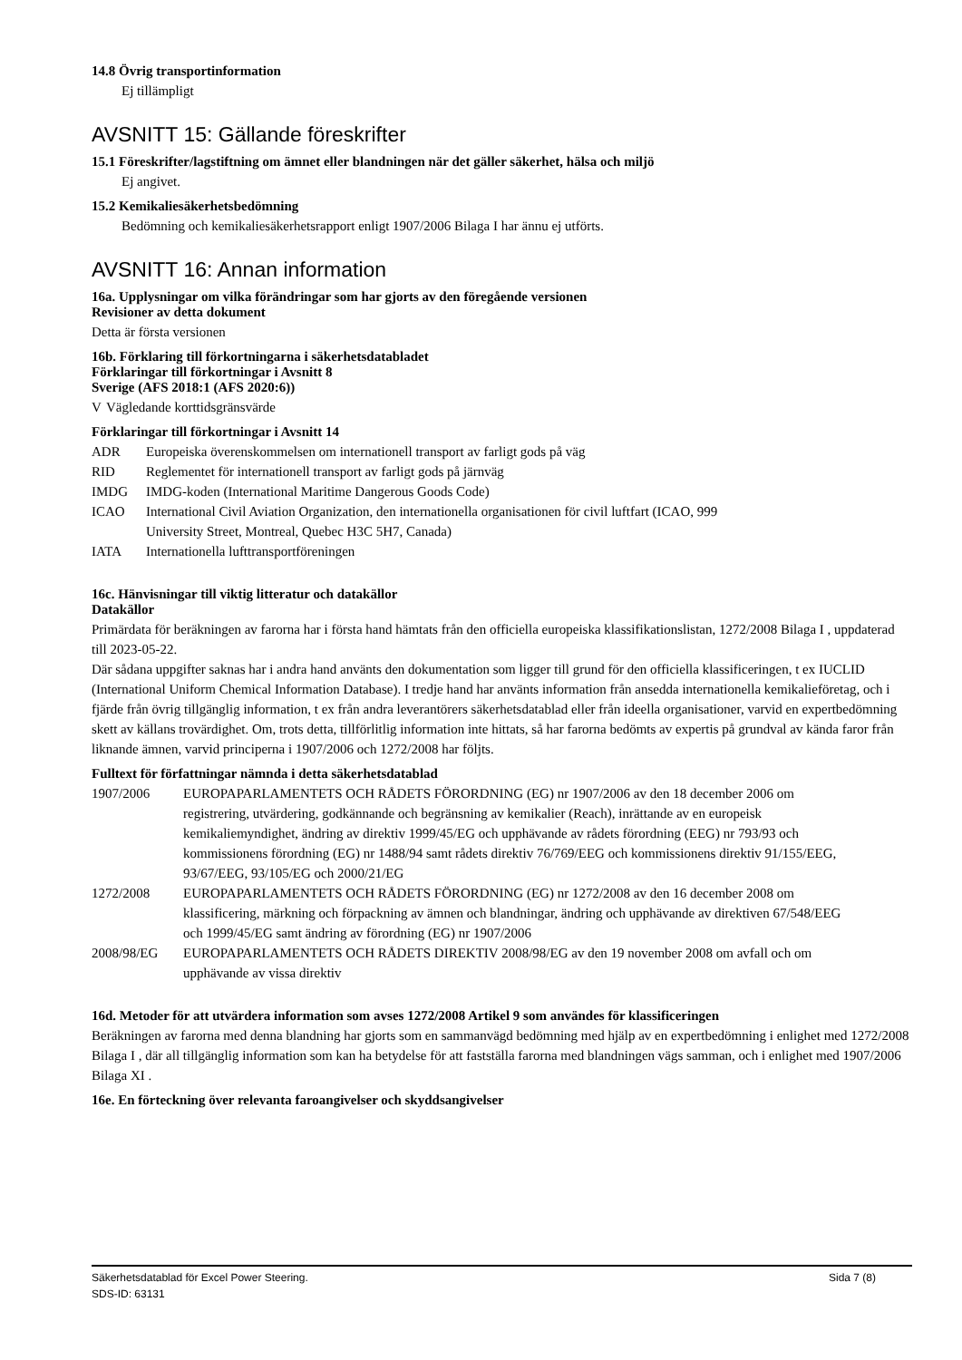14.8 Övrig transportinformation
Ej tillämpligt
AVSNITT 15: Gällande föreskrifter
15.1 Föreskrifter/lagstiftning om ämnet eller blandningen när det gäller säkerhet, hälsa och miljö
Ej angivet.
15.2 Kemikaliesäkerhetsbedömning
Bedömning och kemikaliesäkerhetsrapport enligt 1907/2006 Bilaga I har ännu ej utförts.
AVSNITT 16: Annan information
16a. Upplysningar om vilka förändringar som har gjorts av den föregående versionen
Revisioner av detta dokument
Detta är första versionen
16b. Förklaring till förkortningarna i säkerhetsdatabladet
Förklaringar till förkortningar i Avsnitt 8
Sverige (AFS 2018:1 (AFS 2020:6))
| V | Vägledande korttidsgränsvärde |
Förklaringar till förkortningar i Avsnitt 14
| ADR | Europeiska överenskommelsen om internationell transport av farligt gods på väg |
| RID | Reglementet för internationell transport av farligt gods på järnväg |
| IMDG | IMDG-koden (International Maritime Dangerous Goods Code) |
| ICAO | International Civil Aviation Organization, den internationella organisationen för civil luftfart (ICAO, 999 University Street, Montreal, Quebec H3C 5H7, Canada) |
| IATA | Internationella lufttransportföreningen |
16c. Hänvisningar till viktig litteratur och datakällor
Datakällor
Primärdata för beräkningen av farorna har i första hand hämtats från den officiella europeiska klassifikationslistan, 1272/2008 Bilaga I , uppdaterad till 2023-05-22.
Där sådana uppgifter saknas har i andra hand använts den dokumentation som ligger till grund för den officiella klassificeringen, t ex IUCLID (International Uniform Chemical Information Database). I tredje hand har använts information från ansedda internationella kemikalieföretag, och i fjärde från övrig tillgänglig information, t ex från andra leverantörers säkerhetsdatablad eller från ideella organisationer, varvid en expertbedömning skett av källans trovärdighet. Om, trots detta, tillförlitlig information inte hittats, så har farorna bedömts av expertis på grundval av kända faror från liknande ämnen, varvid principerna i 1907/2006 och 1272/2008 har följts.
Fulltext för författningar nämnda i detta säkerhetsdatablad
| 1907/2006 | EUROPAPARLAMENTETS OCH RÅDETS FÖRORDNING (EG) nr 1907/2006 av den 18 december 2006 om registrering, utvärdering, godkännande och begränsning av kemikalier (Reach), inrättande av en europeisk kemikaliemyndighet, ändring av direktiv 1999/45/EG och upphävande av rådets förordning (EEG) nr 793/93 och kommissionens förordning (EG) nr 1488/94 samt rådets direktiv 76/769/EEG och kommissionens direktiv 91/155/EEG, 93/67/EEG, 93/105/EG och 2000/21/EG |
| 1272/2008 | EUROPAPARLAMENTETS OCH RÅDETS FÖRORDNING (EG) nr 1272/2008 av den 16 december 2008 om klassificering, märkning och förpackning av ämnen och blandningar, ändring och upphävande av direktiven 67/548/EEG och 1999/45/EG samt ändring av förordning (EG) nr 1907/2006 |
| 2008/98/EG | EUROPAPARLAMENTETS OCH RÅDETS DIREKTIV 2008/98/EG av den 19 november 2008 om avfall och om upphävande av vissa direktiv |
16d. Metoder för att utvärdera information som avses 1272/2008 Artikel 9 som användes för klassificeringen
Beräkningen av farorna med denna blandning har gjorts som en sammanvägd bedömning med hjälp av en expertbedömning i enlighet med 1272/2008 Bilaga I , där all tillgänglig information som kan ha betydelse för att fastställa farorna med blandningen vägs samman, och i enlighet med 1907/2006 Bilaga XI .
16e. En förteckning över relevanta faroangivelser och skyddsangivelser
Säkerhetsdatablad för Excel Power Steering. Sida 7 (8)
SDS-ID: 63131